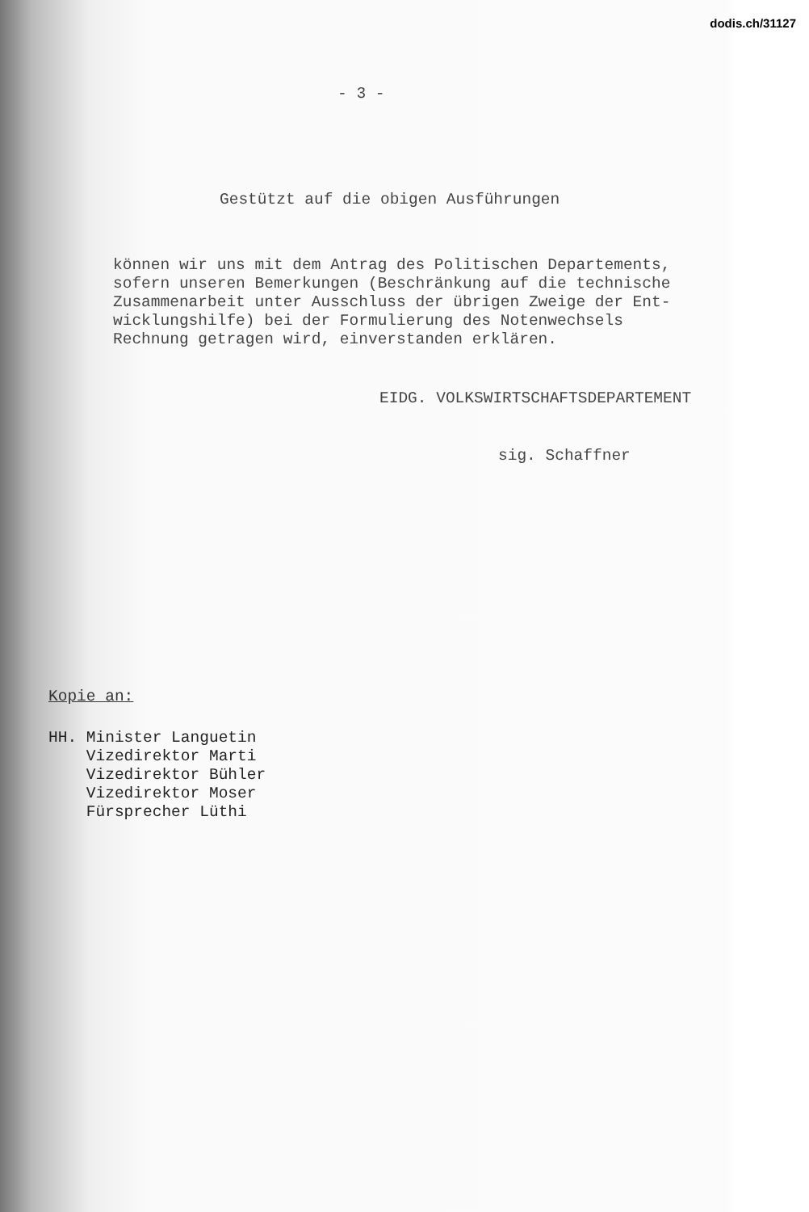dodis.ch/31127
- 3 -
Gestützt auf die obigen Ausführungen
können wir uns mit dem Antrag des Politischen Departements, sofern unseren Bemerkungen (Beschränkung auf die technische Zusammenarbeit unter Ausschluss der übrigen Zweige der Ent- wicklungshilfe) bei der Formulierung des Notenwechsels Rechnung getragen wird, einverstanden erklären.
EIDG. VOLKSWIRTSCHAFTSDEPARTEMENT
sig. Schaffner
Kopie an:
HH. Minister Languetin Vizedirektor Marti Vizedirektor Bühler Vizedirektor Moser Fürsprecher Lüthi